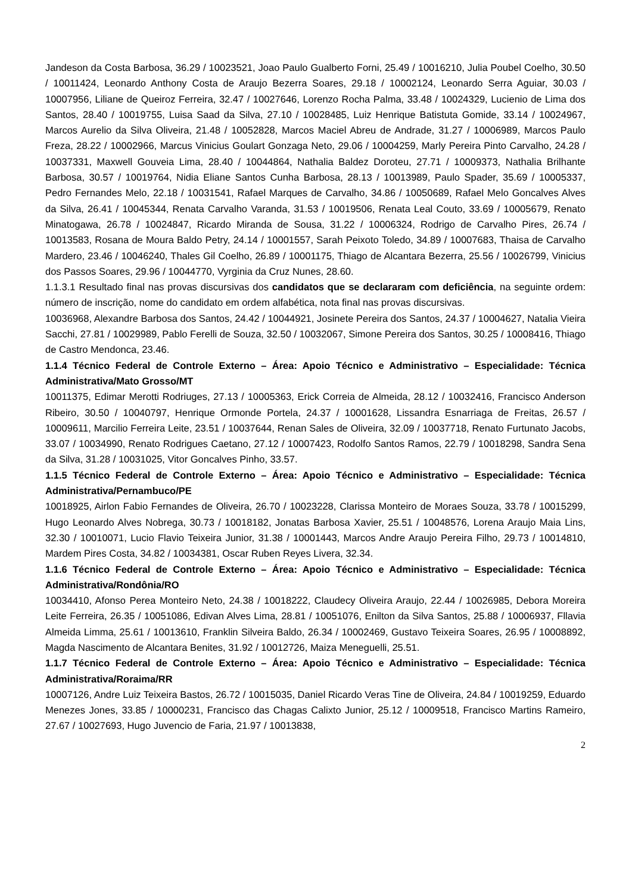Jandeson da Costa Barbosa, 36.29 / 10023521, Joao Paulo Gualberto Forni, 25.49 / 10016210, Julia Poubel Coelho, 30.50 / 10011424, Leonardo Anthony Costa de Araujo Bezerra Soares, 29.18 / 10002124, Leonardo Serra Aguiar, 30.03 / 10007956, Liliane de Queiroz Ferreira, 32.47 / 10027646, Lorenzo Rocha Palma, 33.48 / 10024329, Lucienio de Lima dos Santos, 28.40 / 10019755, Luisa Saad da Silva, 27.10 / 10028485, Luiz Henrique Batistuta Gomide, 33.14 / 10024967, Marcos Aurelio da Silva Oliveira, 21.48 / 10052828, Marcos Maciel Abreu de Andrade, 31.27 / 10006989, Marcos Paulo Freza, 28.22 / 10002966, Marcus Vinicius Goulart Gonzaga Neto, 29.06 / 10004259, Marly Pereira Pinto Carvalho, 24.28 / 10037331, Maxwell Gouveia Lima, 28.40 / 10044864, Nathalia Baldez Doroteu, 27.71 / 10009373, Nathalia Brilhante Barbosa, 30.57 / 10019764, Nidia Eliane Santos Cunha Barbosa, 28.13 / 10013989, Paulo Spader, 35.69 / 10005337, Pedro Fernandes Melo, 22.18 / 10031541, Rafael Marques de Carvalho, 34.86 / 10050689, Rafael Melo Goncalves Alves da Silva, 26.41 / 10045344, Renata Carvalho Varanda, 31.53 / 10019506, Renata Leal Couto, 33.69 / 10005679, Renato Minatogawa, 26.78 / 10024847, Ricardo Miranda de Sousa, 31.22 / 10006324, Rodrigo de Carvalho Pires, 26.74 / 10013583, Rosana de Moura Baldo Petry, 24.14 / 10001557, Sarah Peixoto Toledo, 34.89 / 10007683, Thaisa de Carvalho Mardero, 23.46 / 10046240, Thales Gil Coelho, 26.89 / 10001175, Thiago de Alcantara Bezerra, 25.56 / 10026799, Vinicius dos Passos Soares, 29.96 / 10044770, Vyrginia da Cruz Nunes, 28.60.
1.1.3.1 Resultado final nas provas discursivas dos candidatos que se declararam com deficiência, na seguinte ordem: número de inscrição, nome do candidato em ordem alfabética, nota final nas provas discursivas.
10036968, Alexandre Barbosa dos Santos, 24.42 / 10044921, Josinete Pereira dos Santos, 24.37 / 10004627, Natalia Vieira Sacchi, 27.81 / 10029989, Pablo Ferelli de Souza, 32.50 / 10032067, Simone Pereira dos Santos, 30.25 / 10008416, Thiago de Castro Mendonca, 23.46.
1.1.4 Técnico Federal de Controle Externo – Área: Apoio Técnico e Administrativo – Especialidade: Técnica Administrativa/Mato Grosso/MT
10011375, Edimar Merotti Rodriuges, 27.13 / 10005363, Erick Correia de Almeida, 28.12 / 10032416, Francisco Anderson Ribeiro, 30.50 / 10040797, Henrique Ormonde Portela, 24.37 / 10001628, Lissandra Esnarriaga de Freitas, 26.57 / 10009611, Marcilio Ferreira Leite, 23.51 / 10037644, Renan Sales de Oliveira, 32.09 / 10037718, Renato Furtunato Jacobs, 33.07 / 10034990, Renato Rodrigues Caetano, 27.12 / 10007423, Rodolfo Santos Ramos, 22.79 / 10018298, Sandra Sena da Silva, 31.28 / 10031025, Vitor Goncalves Pinho, 33.57.
1.1.5 Técnico Federal de Controle Externo – Área: Apoio Técnico e Administrativo – Especialidade: Técnica Administrativa/Pernambuco/PE
10018925, Airlon Fabio Fernandes de Oliveira, 26.70 / 10023228, Clarissa Monteiro de Moraes Souza, 33.78 / 10015299, Hugo Leonardo Alves Nobrega, 30.73 / 10018182, Jonatas Barbosa Xavier, 25.51 / 10048576, Lorena Araujo Maia Lins, 32.30 / 10010071, Lucio Flavio Teixeira Junior, 31.38 / 10001443, Marcos Andre Araujo Pereira Filho, 29.73 / 10014810, Mardem Pires Costa, 34.82 / 10034381, Oscar Ruben Reyes Livera, 32.34.
1.1.6 Técnico Federal de Controle Externo – Área: Apoio Técnico e Administrativo – Especialidade: Técnica Administrativa/Rondônia/RO
10034410, Afonso Perea Monteiro Neto, 24.38 / 10018222, Claudecy Oliveira Araujo, 22.44 / 10026985, Debora Moreira Leite Ferreira, 26.35 / 10051086, Edivan Alves Lima, 28.81 / 10051076, Enilton da Silva Santos, 25.88 / 10006937, Fllavia Almeida Limma, 25.61 / 10013610, Franklin Silveira Baldo, 26.34 / 10002469, Gustavo Teixeira Soares, 26.95 / 10008892, Magda Nascimento de Alcantara Benites, 31.92 / 10012726, Maiza Meneguelli, 25.51.
1.1.7 Técnico Federal de Controle Externo – Área: Apoio Técnico e Administrativo – Especialidade: Técnica Administrativa/Roraima/RR
10007126, Andre Luiz Teixeira Bastos, 26.72 / 10015035, Daniel Ricardo Veras Tine de Oliveira, 24.84 / 10019259, Eduardo Menezes Jones, 33.85 / 10000231, Francisco das Chagas Calixto Junior, 25.12 / 10009518, Francisco Martins Rameiro, 27.67 / 10027693, Hugo Juvencio de Faria, 21.97 / 10013838,
2